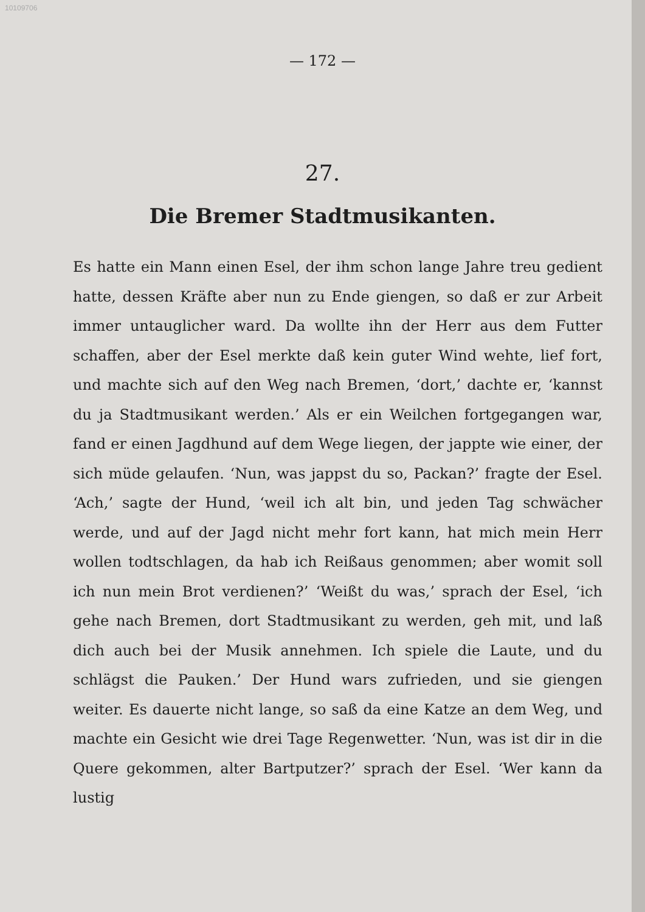10109706
— 172 —
27.
Die Bremer Stadtmusikanten.
Es hatte ein Mann einen Esel, der ihm schon lange Jahre treu gedient hatte, dessen Kräfte aber nun zu Ende giengen, so daß er zur Arbeit immer untauglicher ward. Da wollte ihn der Herr aus dem Futter schaffen, aber der Esel merkte daß kein guter Wind wehte, lief fort, und machte sich auf den Weg nach Bremen, ‘dort,’ dachte er, ‘kannst du ja Stadtmusikant werden.’ Als er ein Weilchen fortgegangen war, fand er einen Jagdhund auf dem Wege liegen, der jappte wie einer, der sich müde gelaufen. ‘Nun, was jappst du so, Packan?’ fragte der Esel. ‘Ach,’ sagte der Hund, ‘weil ich alt bin, und jeden Tag schwächer werde, und auf der Jagd nicht mehr fort kann, hat mich mein Herr wollen todtschlagen, da hab ich Reißaus genommen; aber womit soll ich nun mein Brot verdienen?’ ‘Weißt du was,’ sprach der Esel, ‘ich gehe nach Bremen, dort Stadtmusikant zu werden, geh mit, und laß dich auch bei der Musik annehmen. Ich spiele die Laute, und du schlägst die Pauken.’ Der Hund wars zufrieden, und sie giengen weiter. Es dauerte nicht lange, so saß da eine Katze an dem Weg, und machte ein Gesicht wie drei Tage Regenwetter. ‘Nun, was ist dir in die Quere gekommen, alter Bartputzer?’ sprach der Esel. ‘Wer kann da lustig